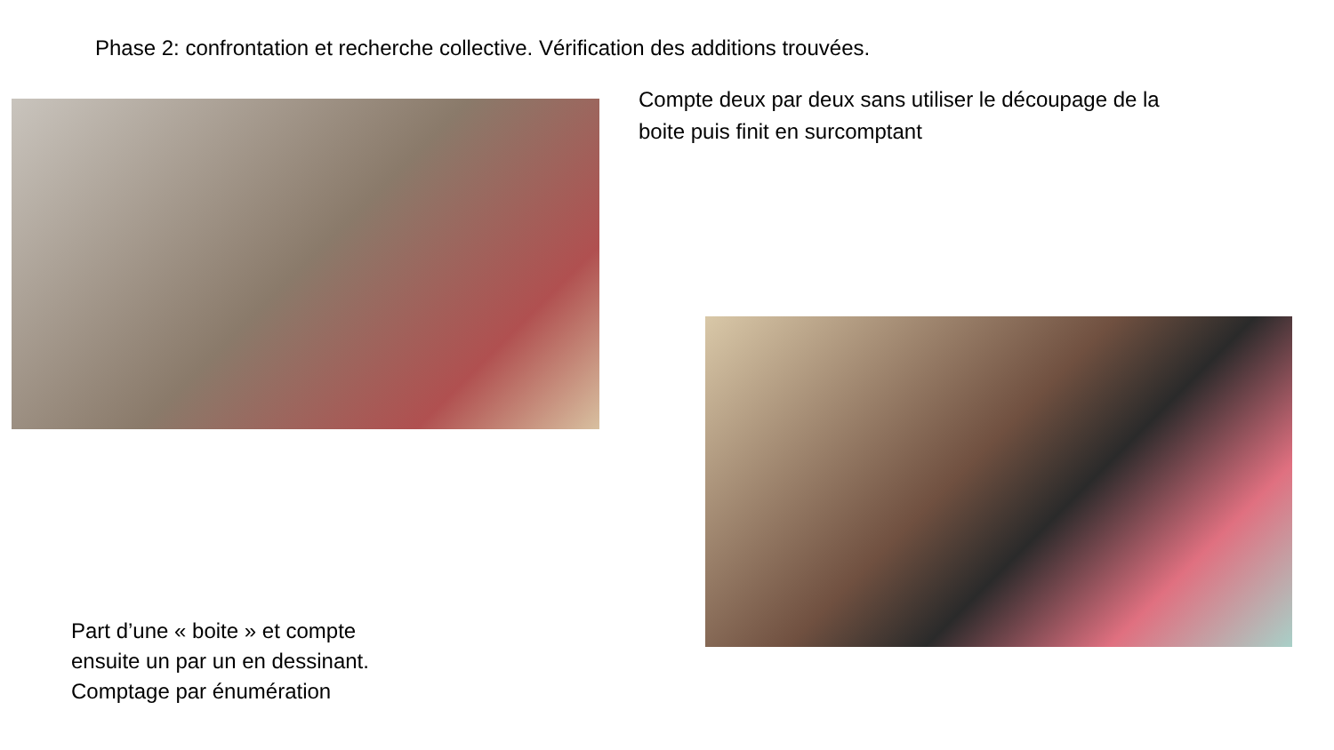Phase 2: confrontation et recherche collective. Vérification des additions trouvées.
Compte deux par deux sans utiliser le découpage de la boite puis finit en surcomptant
Part d’une « boite » et compte
ensuite un par un en dessinant.
Comptage par énumération